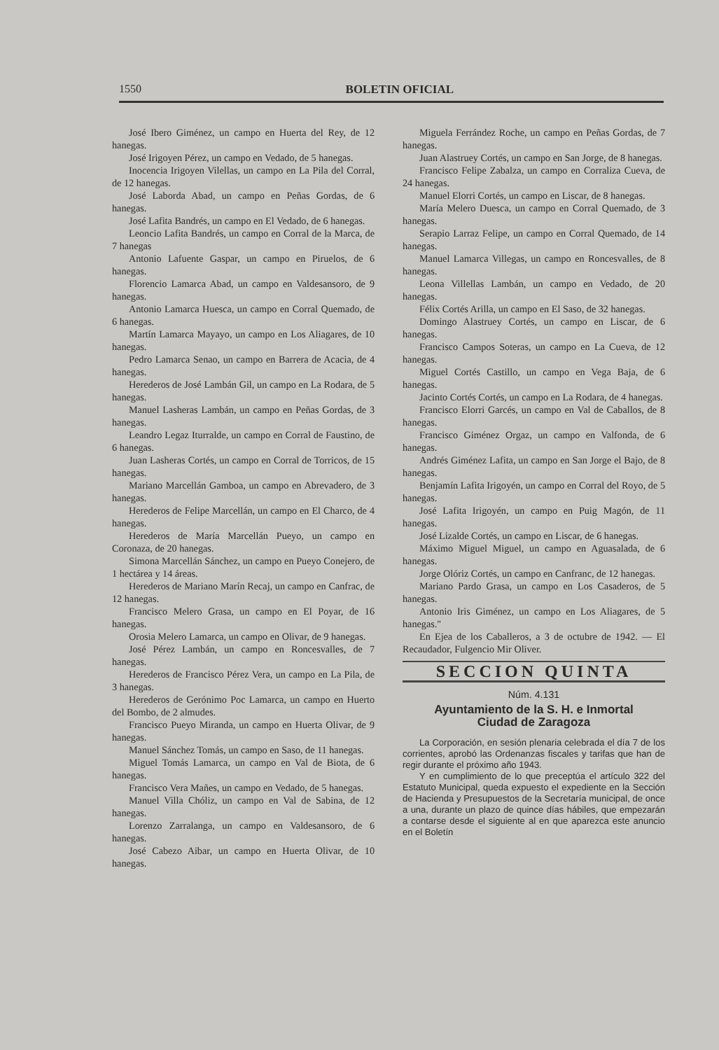1550 BOLETIN OFICIAL
José Ibero Giménez, un campo en Huerta del Rey, de 12 hanegas.
José Irigoyen Pérez, un campo en Vedado, de 5 hanegas.
Inocencia Irigoyen Vilellas, un campo en La Pila del Corral, de 12 hanegas.
José Laborda Abad, un campo en Peñas Gordas, de 6 hanegas.
José Lafita Bandrés, un campo en El Vedado, de 6 hanegas.
Leoncio Lafita Bandrés, un campo en Corral de la Marca, de 7 hanegas
Antonio Lafuente Gaspar, un campo en Piruelos, de 6 hanegas.
Florencio Lamarca Abad, un campo en Valdesansoro, de 9 hanegas.
Antonio Lamarca Huesca, un campo en Corral Quemado, de 6 hanegas.
Martín Lamarca Mayayo, un campo en Los Aliagares, de 10 hanegas.
Pedro Lamarca Senao, un campo en Barrera de Acacia, de 4 hanegas.
Herederos de José Lambán Gil, un campo en La Rodara, de 5 hanegas.
Manuel Lasheras Lambán, un campo en Peñas Gordas, de 3 hanegas.
Leandro Legaz Iturralde, un campo en Corral de Faustino, de 6 hanegas.
Juan Lasheras Cortés, un campo en Corral de Torricos, de 15 hanegas.
Mariano Marcellán Gamboa, un campo en Abrevadero, de 3 hanegas.
Herederos de Felipe Marcellán, un campo en El Charco, de 4 hanegas.
Herederos de María Marcellán Pueyo, un campo en Coronaza, de 20 hanegas.
Simona Marcellán Sánchez, un campo en Pueyo Conejero, de 1 hectárea y 14 áreas.
Herederos de Mariano Marín Recaj, un campo en Canfrac, de 12 hanegas.
Francisco Melero Grasa, un campo en El Poyar, de 16 hanegas.
Orosia Melero Lamarca, un campo en Olivar, de 9 hanegas.
José Pérez Lambán, un campo en Roncesvalles, de 7 hanegas.
Herederos de Francisco Pérez Vera, un campo en La Pila, de 3 hanegas.
Herederos de Gerónimo Poc Lamarca, un campo en Huerto del Bombo, de 2 almudes.
Francisco Pueyo Miranda, un campo en Huerta Olivar, de 9 hanegas.
Manuel Sánchez Tomás, un campo en Saso, de 11 hanegas.
Miguel Tomás Lamarca, un campo en Val de Biota, de 6 hanegas.
Francisco Vera Mañes, un campo en Vedado, de 5 hanegas.
Manuel Villa Chóliz, un campo en Val de Sabina, de 12 hanegas.
Lorenzo Zarralanga, un campo en Valdesansoro, de 6 hanegas.
José Cabezo Aibar, un campo en Huerta Olivar, de 10 hanegas.
Miguela Ferrández Roche, un campo en Peñas Gordas, de 7 hanegas.
Juan Alastruey Cortés, un campo en San Jorge, de 8 hanegas.
Francisco Felipe Zabalza, un campo en Corraliza Cueva, de 24 hanegas.
Manuel Elorri Cortés, un campo en Liscar, de 8 hanegas.
María Melero Duesca, un campo en Corral Quemado, de 3 hanegas.
Serapio Larraz Felipe, un campo en Corral Quemado, de 14 hanegas.
Manuel Lamarca Villegas, un campo en Roncesvalles, de 8 hanegas.
Leona Villellas Lambán, un campo en Vedado, de 20 hanegas.
Félix Cortés Arilla, un campo en El Saso, de 32 hanegas.
Domingo Alastruey Cortés, un campo en Liscar, de 6 hanegas.
Francisco Campos Soteras, un campo en La Cueva, de 12 hanegas.
Miguel Cortés Castillo, un campo en Vega Baja, de 6 hanegas.
Jacinto Cortés Cortés, un campo en La Rodara, de 4 hanegas.
Francisco Elorri Garcés, un campo en Val de Caballos, de 8 hanegas.
Francisco Giménez Orgaz, un campo en Valfonda, de 6 hanegas.
Andrés Giménez Lafita, un campo en San Jorge el Bajo, de 8 hanegas.
Benjamín Lafita Irigoyén, un campo en Corral del Royo, de 5 hanegas.
José Lafita Irigoyén, un campo en Puig Magón, de 11 hanegas.
José Lizalde Cortés, un campo en Liscar, de 6 hanegas.
Máximo Miguel Miguel, un campo en Aguasalada, de 6 hanegas.
Jorge Olóriz Cortés, un campo en Canfranc, de 12 hanegas.
Mariano Pardo Grasa, un campo en Los Casaderos, de 5 hanegas.
Antonio Iris Giménez, un campo en Los Aliagares, de 5 hanegas."
En Ejea de los Caballeros, a 3 de octubre de 1942. — El Recaudador, Fulgencio Mir Oliver.
SECCION QUINTA
Núm. 4.131
Ayuntamiento de la S. H. e Inmortal
Ciudad de Zaragoza
La Corporación, en sesión plenaria celebrada el día 7 de los corrientes, aprobó las Ordenanzas fiscales y tarifas que han de regir durante el próximo año 1943.
Y en cumplimiento de lo que preceptúa el artículo 322 del Estatuto Municipal, queda expuesto el expediente en la Sección de Hacienda y Presupuestos de la Secretaría municipal, de once a una, durante un plazo de quince días hábiles, que empezarán a contarse desde el siguiente al en que aparezca este anuncio en el Boletín